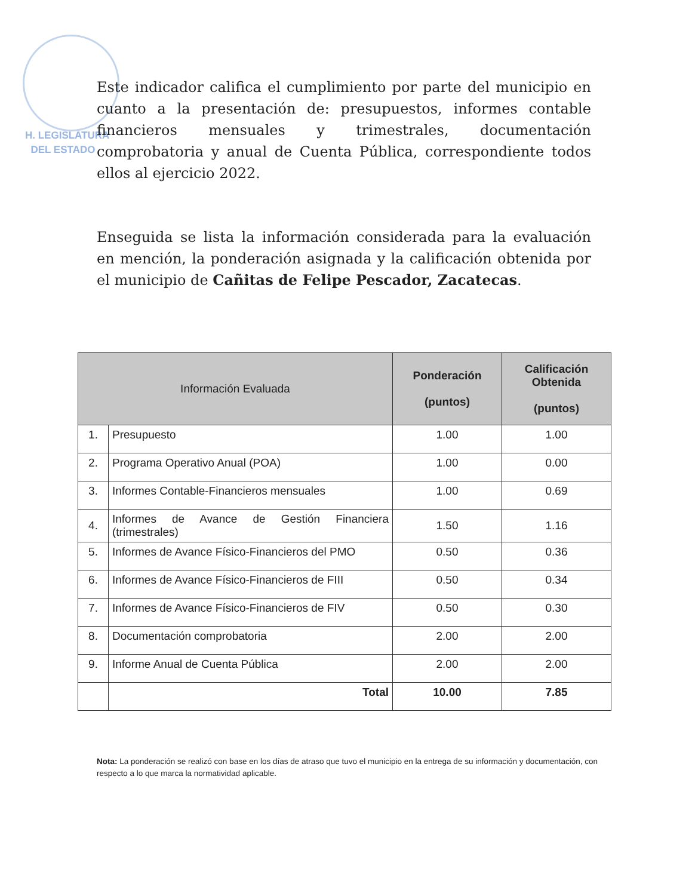H. LEGISLATURA
DEL ESTADO
Este indicador califica el cumplimiento por parte del municipio en cuanto a la presentación de: presupuestos, informes contable financieros mensuales y trimestrales, documentación comprobatoria y anual de Cuenta Pública, correspondiente todos ellos al ejercicio 2022.
Enseguida se lista la información considerada para la evaluación en mención, la ponderación asignada y la calificación obtenida por el municipio de Cañitas de Felipe Pescador, Zacatecas.
| Información Evaluada | | Ponderación (puntos) | Calificación Obtenida (puntos) |
| --- | --- | --- | --- |
| 1. | Presupuesto | 1.00 | 1.00 |
| 2. | Programa Operativo Anual (POA) | 1.00 | 0.00 |
| 3. | Informes Contable-Financieros mensuales | 1.00 | 0.69 |
| 4. | Informes de Avance de Gestión Financiera (trimestrales) | 1.50 | 1.16 |
| 5. | Informes de Avance Físico-Financieros del PMO | 0.50 | 0.36 |
| 6. | Informes de Avance Físico-Financieros de FIII | 0.50 | 0.34 |
| 7. | Informes de Avance Físico-Financieros de FIV | 0.50 | 0.30 |
| 8. | Documentación comprobatoria | 2.00 | 2.00 |
| 9. | Informe Anual de Cuenta Pública | 2.00 | 2.00 |
| | Total | 10.00 | 7.85 |
Nota: La ponderación se realizó con base en los días de atraso que tuvo el municipio en la entrega de su información y documentación, con respecto a lo que marca la normatividad aplicable.